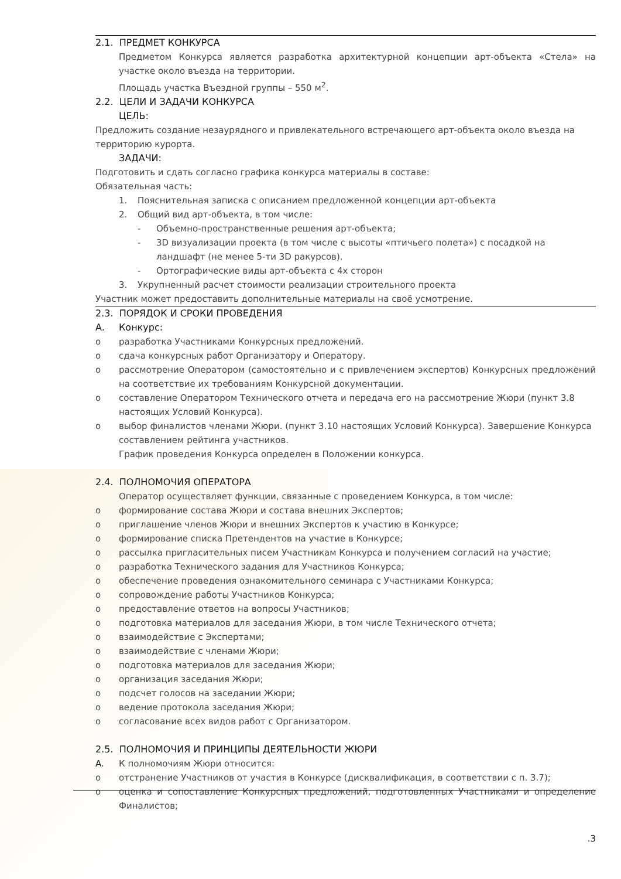2.1. ПРЕДМЕТ КОНКУРСА
Предметом Конкурса является разработка архитектурной концепции арт-объекта «Стела» на участке около въезда на территории.
Площадь участка Въездной группы – 550 м<sup>2</sup>.
2.2. ЦЕЛИ И ЗАДАЧИ КОНКУРСА
ЦЕЛЬ:
Предложить создание незаурядного и привлекательного встречающего арт-объекта около въезда на территорию курорта.
ЗАДАЧИ:
Подготовить и сдать согласно графика конкурса материалы в составе:
Обязательная часть:
1. Пояснительная записка с описанием предложенной концепции арт-объекта
2. Общий вид арт-объекта, в том числе:
- Объемно-пространственные решения арт-объекта;
- 3D визуализации проекта (в том числе с высоты «птичьего полета») с посадкой на ландшафт (не менее 5-ти 3D ракурсов).
- Ортографические виды арт-объекта с 4х сторон
3. Укрупненный расчет стоимости реализации строительного проекта
Участник может предоставить дополнительные материалы на своё усмотрение.
2.3. ПОРЯДОК И СРОКИ ПРОВЕДЕНИЯ
A. Конкурс:
o разработка Участниками Конкурсных предложений.
o сдача конкурсных работ Организатору и Оператору.
o рассмотрение Оператором (самостоятельно и с привлечением экспертов) Конкурсных предложений на соответствие их требованиям Конкурсной документации.
o составление Оператором Технического отчета и передача его на рассмотрение Жюри (пункт 3.8 настоящих Условий Конкурса).
o выбор финалистов членами Жюри. (пункт 3.10 настоящих Условий Конкурса). Завершение Конкурса составлением рейтинга участников.
График проведения Конкурса определен в Положении конкурса.
2.4. ПОЛНОМОЧИЯ ОПЕРАТОРА
Оператор осуществляет функции, связанные с проведением Конкурса, в том числе:
o формирование состава Жюри и состава внешних Экспертов;
o приглашение членов Жюри и внешних Экспертов к участию в Конкурсе;
o формирование списка Претендентов на участие в Конкурсе;
o рассылка пригласительных писем Участникам Конкурса и получением согласий на участие;
o разработка Технического задания для Участников Конкурса;
o обеспечение проведения ознакомительного семинара с Участниками Конкурса;
o сопровождение работы Участников Конкурса;
o предоставление ответов на вопросы Участников;
o подготовка материалов для заседания Жюри, в том числе Технического отчета;
o взаимодействие с Экспертами;
o взаимодействие с членами Жюри;
o подготовка материалов для заседания Жюри;
o организация заседания Жюри;
o подсчет голосов на заседании Жюри;
o ведение протокола заседания Жюри;
o согласование всех видов работ с Организатором.
2.5. ПОЛНОМОЧИЯ И ПРИНЦИПЫ ДЕЯТЕЛЬНОСТИ ЖЮРИ
A. К полномочиям Жюри относится:
o отстранение Участников от участия в Конкурсе (дисквалификация, в соответствии с п. 3.7);
o оценка и сопоставление Конкурсных предложений, подготовленных Участниками и определение Финалистов;
.3